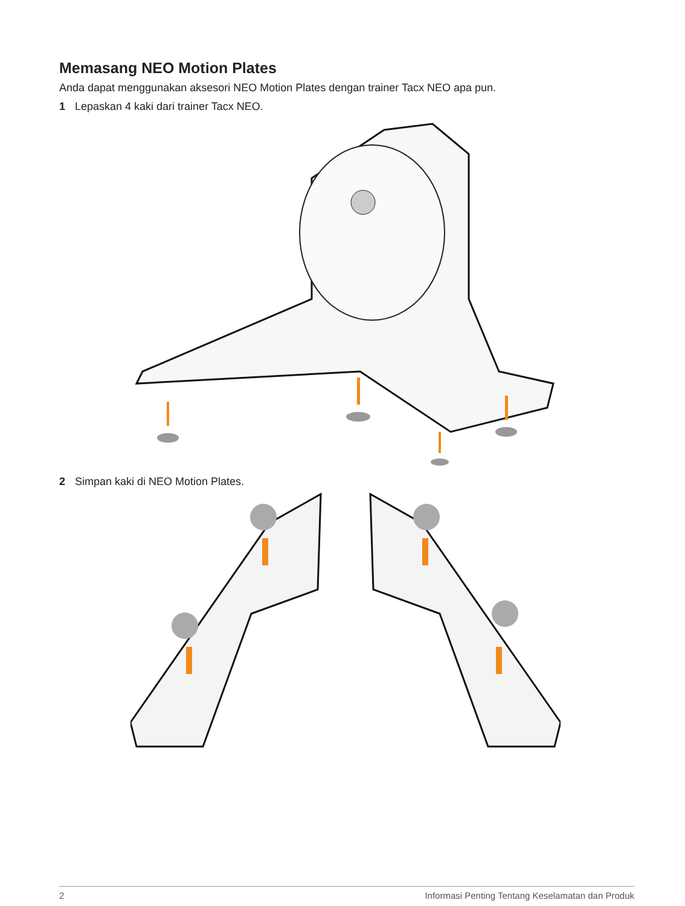Memasang NEO Motion Plates
Anda dapat menggunakan aksesori NEO Motion Plates dengan trainer Tacx NEO apa pun.
1 Lepaskan 4 kaki dari trainer Tacx NEO.
2 Simpan kaki di NEO Motion Plates.
2 Informasi Penting Tentang Keselamatan dan Produk